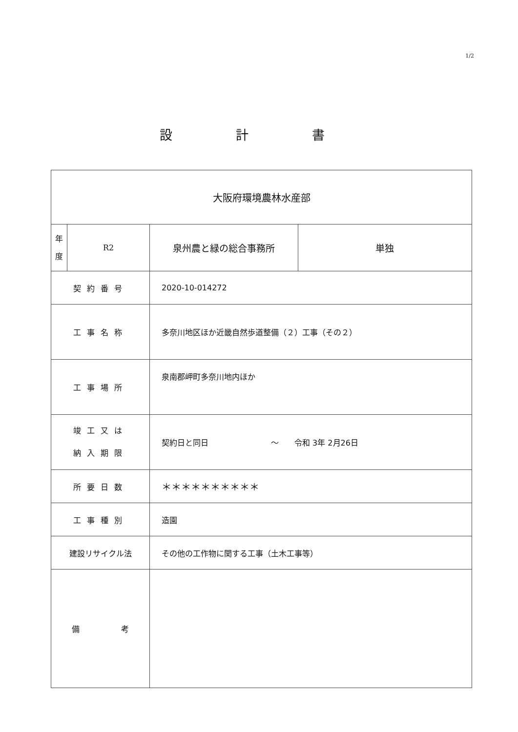1/2
設計書
| 大阪府環境農林水産部 | | | |
| 年 度 | R2 | 泉州農と緑の総合事務所 | 単独 |
| 契約番号 | | 2020-10-014272 | |
| 工事名称 | | 多奈川地区ほか近畿自然歩道整備（２）工事（その２） | |
| 工事場所 | | 泉南郡岬町多奈川地内ほか | |
| 竣工又は 納入期限 | | 契約日と同日 ～ 令和 3年 2月26日 | |
| 所要日数 | | ＊＊＊＊＊＊＊＊＊＊ | |
| 工事種別 | | 造園 | |
| 建設リサイクル法 | | その他の工作物に関する工事（土木工事等） | |
| 備 考 | | | |